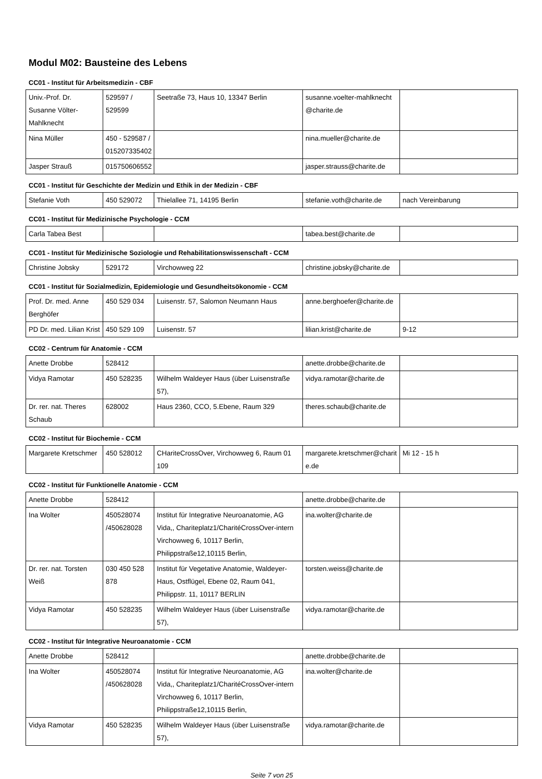Modul M02: Bausteine des Lebens
CC01 - Institut für Arbeitsmedizin - CBF
| Univ.-Prof. Dr. Susanne Völter-Mahlknecht | 529597 / 529599 | Seetraße 73, Haus 10, 13347 Berlin | susanne.voelter-mahlknecht @charite.de | |
| Nina Müller | 450 - 529587 / 015207335402 | | nina.mueller@charite.de | |
| Jasper Strauß | 015750606552 | | jasper.strauss@charite.de | |
CC01 - Institut für Geschichte der Medizin und Ethik in der Medizin - CBF
| Stefanie Voth | 450 529072 | Thielallee 71, 14195 Berlin | stefanie.voth@charite.de | nach Vereinbarung |
CC01 - Institut für Medizinische Psychologie - CCM
| Carla Tabea Best | | | tabea.best@charite.de | |
CC01 - Institut für Medizinische Soziologie und Rehabilitationswissenschaft - CCM
| Christine Jobsky | 529172 | Virchowweg 22 | christine.jobsky@charite.de | |
CC01 - Institut für Sozialmedizin, Epidemiologie und Gesundheitsökonomie - CCM
| Prof. Dr. med. Anne Berghöfer | 450 529 034 | Luisenstr. 57, Salomon Neumann Haus | anne.berghoefer@charite.de | |
| PD Dr. med. Lilian Krist | 450 529 109 | Luisenstr. 57 | lilian.krist@charite.de | 9-12 |
CC02 - Centrum für Anatomie - CCM
| Anette Drobbe | 528412 | | anette.drobbe@charite.de | |
| Vidya Ramotar | 450 528235 | Wilhelm Waldeyer Haus (über Luisenstraße 57), | vidya.ramotar@charite.de | |
| Dr. rer. nat. Theres Schaub | 628002 | Haus 2360, CCO, 5.Ebene, Raum 329 | theres.schaub@charite.de | |
CC02 - Institut für Biochemie - CCM
| Margarete Kretschmer | 450 528012 | CHariteCrossOver, Virchowweg 6, Raum 01 109 | margarete.kretschmer@charit e.de | Mi 12 - 15 h |
CC02 - Institut für Funktionelle Anatomie - CCM
| Anette Drobbe | 528412 | | anette.drobbe@charite.de | |
| Ina Wolter | 450528074 /450628028 | Institut für Integrative Neuroanatomie, AG Vida,, Chariteplatz1/CharitéCrossOver-intern Virchowweg 6, 10117 Berlin, Philippstraße12,10115 Berlin, | ina.wolter@charite.de | |
| Dr. rer. nat. Torsten Weiß | 030 450 528 878 | Institut für Vegetative Anatomie, Waldeyer-Haus, Ostflügel, Ebene 02, Raum 041, Philippstr. 11, 10117 BERLIN | torsten.weiss@charite.de | |
| Vidya Ramotar | 450 528235 | Wilhelm Waldeyer Haus (über Luisenstraße 57), | vidya.ramotar@charite.de | |
CC02 - Institut für Integrative Neuroanatomie - CCM
| Anette Drobbe | 528412 | | anette.drobbe@charite.de | |
| Ina Wolter | 450528074 /450628028 | Institut für Integrative Neuroanatomie, AG Vida,, Chariteplatz1/CharitéCrossOver-intern Virchowweg 6, 10117 Berlin, Philippstraße12,10115 Berlin, | ina.wolter@charite.de | |
| Vidya Ramotar | 450 528235 | Wilhelm Waldeyer Haus (über Luisenstraße 57), | vidya.ramotar@charite.de | |
Seite 7 von 25